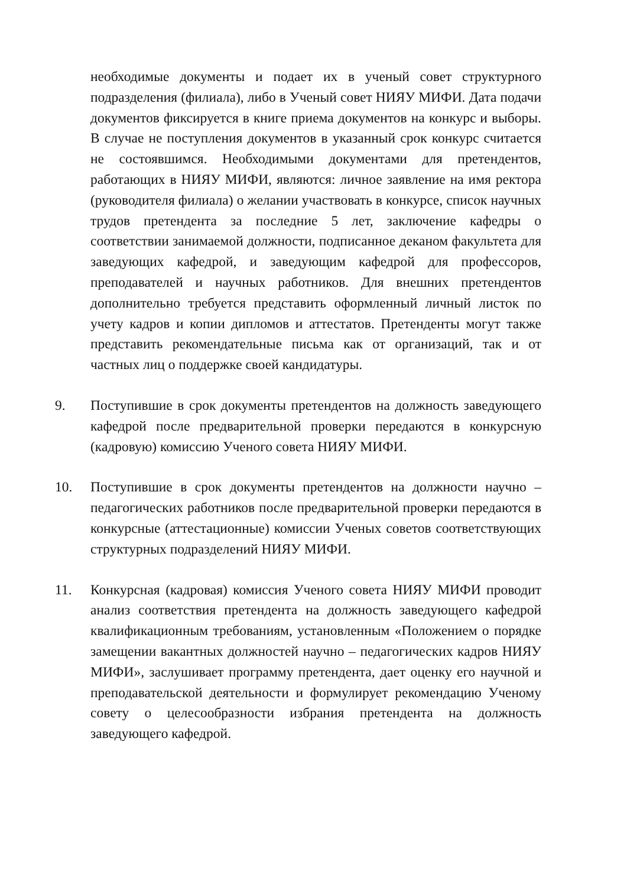необходимые документы и подает их в ученый совет структурного подразделения (филиала), либо в Ученый совет НИЯУ МИФИ. Дата подачи документов фиксируется в книге приема документов на конкурс и выборы. В случае не поступления документов в указанный срок конкурс считается не состоявшимся. Необходимыми документами для претендентов, работающих в НИЯУ МИФИ, являются: личное заявление на имя ректора (руководителя филиала) о желании участвовать в конкурсе, список научных трудов претендента за последние 5 лет, заключение кафедры о соответствии занимаемой должности, подписанное деканом факультета для заведующих кафедрой, и заведующим кафедрой для профессоров, преподавателей и научных работников. Для внешних претендентов дополнительно требуется представить оформленный личный листок по учету кадров и копии дипломов и аттестатов. Претенденты могут также представить рекомендательные письма как от организаций, так и от частных лиц о поддержке своей кандидатуры.
9. Поступившие в срок документы претендентов на должность заведующего кафедрой после предварительной проверки передаются в конкурсную (кадровую) комиссию Ученого совета НИЯУ МИФИ.
10. Поступившие в срок документы претендентов на должности научно – педагогических работников после предварительной проверки передаются в конкурсные (аттестационные) комиссии Ученых советов соответствующих структурных подразделений НИЯУ МИФИ.
11. Конкурсная (кадровая) комиссия Ученого совета НИЯУ МИФИ проводит анализ соответствия претендента на должность заведующего кафедрой квалификационным требованиям, установленным «Положением о порядке замещении вакантных должностей научно – педагогических кадров НИЯУ МИФИ», заслушивает программу претендента, дает оценку его научной и преподавательской деятельности и формулирует рекомендацию Ученому совету о целесообразности избрания претендента на должность заведующего кафедрой.